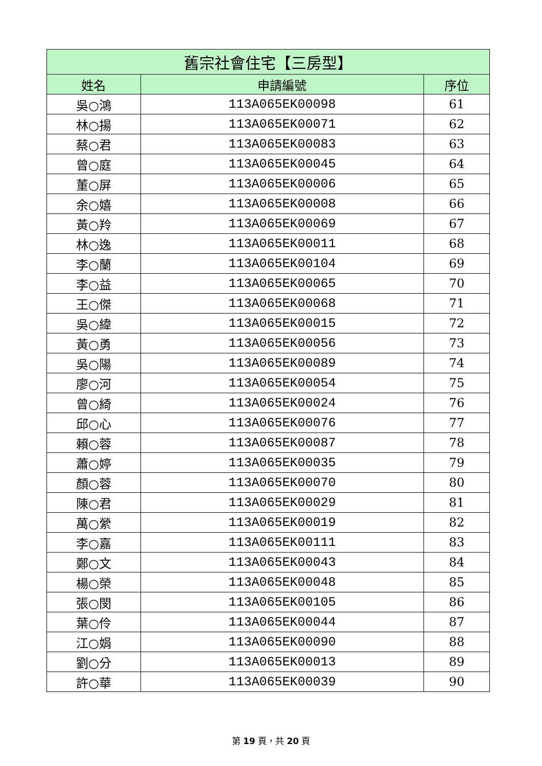| 舊宗社會住宅【三房型】 | | |
| --- | --- | --- |
| 姓名 | 申請編號 | 序位 |
| 吳○鴻 | 113A065EK00098 | 61 |
| 林○揚 | 113A065EK00071 | 62 |
| 蔡○君 | 113A065EK00083 | 63 |
| 曾○庭 | 113A065EK00045 | 64 |
| 董○屏 | 113A065EK00006 | 65 |
| 余○嬉 | 113A065EK00008 | 66 |
| 黃○羚 | 113A065EK00069 | 67 |
| 林○逸 | 113A065EK00011 | 68 |
| 李○蘭 | 113A065EK00104 | 69 |
| 李○益 | 113A065EK00065 | 70 |
| 王○傑 | 113A065EK00068 | 71 |
| 吳○緯 | 113A065EK00015 | 72 |
| 黃○勇 | 113A065EK00056 | 73 |
| 吳○陽 | 113A065EK00089 | 74 |
| 廖○河 | 113A065EK00054 | 75 |
| 曾○綺 | 113A065EK00024 | 76 |
| 邱○心 | 113A065EK00076 | 77 |
| 賴○蓉 | 113A065EK00087 | 78 |
| 蕭○婷 | 113A065EK00035 | 79 |
| 顏○蓉 | 113A065EK00070 | 80 |
| 陳○君 | 113A065EK00029 | 81 |
| 萬○縈 | 113A065EK00019 | 82 |
| 李○嘉 | 113A065EK00111 | 83 |
| 鄭○文 | 113A065EK00043 | 84 |
| 楊○榮 | 113A065EK00048 | 85 |
| 張○閔 | 113A065EK00105 | 86 |
| 葉○伶 | 113A065EK00044 | 87 |
| 江○娟 | 113A065EK00090 | 88 |
| 劉○分 | 113A065EK00013 | 89 |
| 許○華 | 113A065EK00039 | 90 |
第 19 頁，共 20 頁